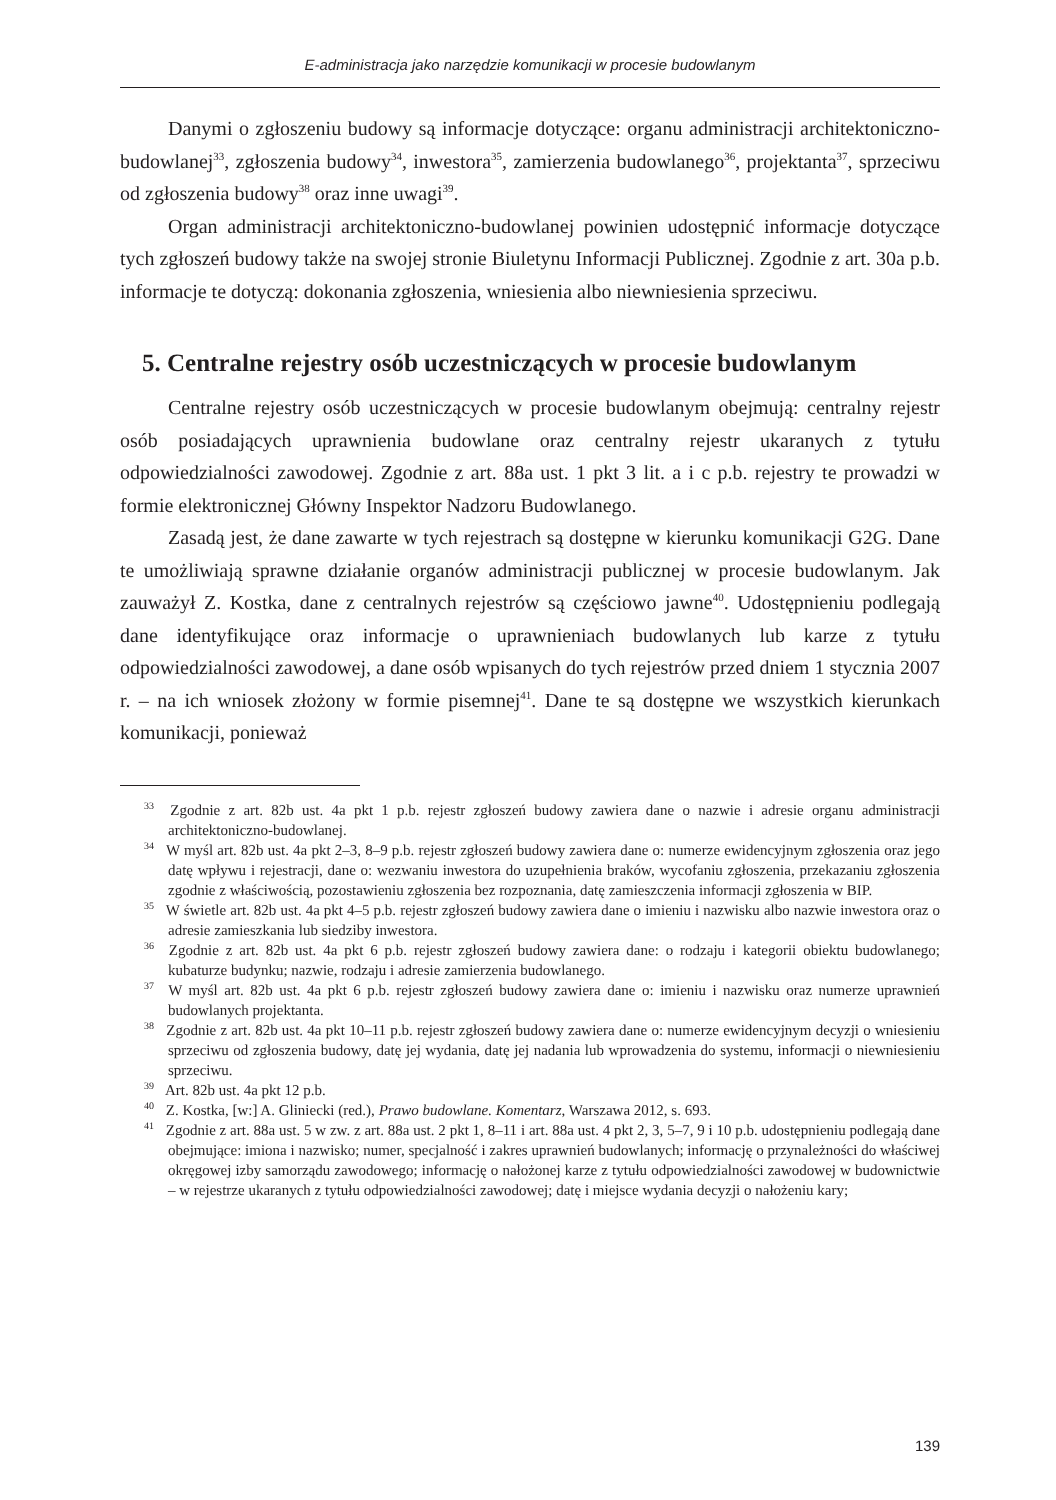E-administracja jako narzędzie komunikacji w procesie budowlanym
Danymi o zgłoszeniu budowy są informacje dotyczące: organu administracji architektoniczno-budowlanej<sup>33</sup>, zgłoszenia budowy<sup>34</sup>, inwestora<sup>35</sup>, zamierzenia budowlanego<sup>36</sup>, projektanta<sup>37</sup>, sprzeciwu od zgłoszenia budowy<sup>38</sup> oraz inne uwagi<sup>39</sup>.
Organ administracji architektoniczno-budowlanej powinien udostępnić informacje dotyczące tych zgłoszeń budowy także na swojej stronie Biuletynu Informacji Publicznej. Zgodnie z art. 30a p.b. informacje te dotyczą: dokonania zgłoszenia, wniesienia albo niewniesienia sprzeciwu.
5. Centralne rejestry osób uczestniczących w procesie budowlanym
Centralne rejestry osób uczestniczących w procesie budowlanym obejmują: centralny rejestr osób posiadających uprawnienia budowlane oraz centralny rejestr ukaranych z tytułu odpowiedzialności zawodowej. Zgodnie z art. 88a ust. 1 pkt 3 lit. a i c p.b. rejestry te prowadzi w formie elektronicznej Główny Inspektor Nadzoru Budowlanego.
Zasadą jest, że dane zawarte w tych rejestrach są dostępne w kierunku komunikacji G2G. Dane te umożliwiają sprawne działanie organów administracji publicznej w procesie budowlanym. Jak zauważył Z. Kostka, dane z centralnych rejestrów są częściowo jawne<sup>40</sup>. Udostępnieniu podlegają dane identyfikujące oraz informacje o uprawnieniach budowlanych lub karze z tytułu odpowiedzialności zawodowej, a dane osób wpisanych do tych rejestrów przed dniem 1 stycznia 2007 r. – na ich wniosek złożony w formie pisemnej<sup>41</sup>. Dane te są dostępne we wszystkich kierunkach komunikacji, ponieważ
<sup>33</sup> Zgodnie z art. 82b ust. 4a pkt 1 p.b. rejestr zgłoszeń budowy zawiera dane o nazwie i adresie organu administracji architektoniczno-budowlanej.
<sup>34</sup> W myśl art. 82b ust. 4a pkt 2–3, 8–9 p.b. rejestr zgłoszeń budowy zawiera dane o: numerze ewidencyjnym zgłoszenia oraz jego datę wpływu i rejestracji, dane o: wezwaniu inwestora do uzupełnienia braków, wycofaniu zgłoszenia, przekazaniu zgłoszenia zgodnie z właściwością, pozostawieniu zgłoszenia bez rozpoznania, datę zamieszczenia informacji zgłoszenia w BIP.
<sup>35</sup> W świetle art. 82b ust. 4a pkt 4–5 p.b. rejestr zgłoszeń budowy zawiera dane o imieniu i nazwisku albo nazwie inwestora oraz o adresie zamieszkania lub siedziby inwestora.
<sup>36</sup> Zgodnie z art. 82b ust. 4a pkt 6 p.b. rejestr zgłoszeń budowy zawiera dane: o rodzaju i kategorii obiektu budowlanego; kubaturze budynku; nazwie, rodzaju i adresie zamierzenia budowlanego.
<sup>37</sup> W myśl art. 82b ust. 4a pkt 6 p.b. rejestr zgłoszeń budowy zawiera dane o: imieniu i nazwisku oraz numerze uprawnień budowlanych projektanta.
<sup>38</sup> Zgodnie z art. 82b ust. 4a pkt 10–11 p.b. rejestr zgłoszeń budowy zawiera dane o: numerze ewidencyjnym decyzji o wniesieniu sprzeciwu od zgłoszenia budowy, datę jej wydania, datę jej nadania lub wprowadzenia do systemu, informacji o niewniesieniu sprzeciwu.
<sup>39</sup> Art. 82b ust. 4a pkt 12 p.b.
<sup>40</sup> Z. Kostka, [w:] A. Gliniecki (red.), Prawo budowlane. Komentarz, Warszawa 2012, s. 693.
<sup>41</sup> Zgodnie z art. 88a ust. 5 w zw. z art. 88a ust. 2 pkt 1, 8–11 i art. 88a ust. 4 pkt 2, 3, 5–7, 9 i 10 p.b. udostępnieniu podlegają dane obejmujące: imiona i nazwisko; numer, specjalność i zakres uprawnień budowlanych; informację o przynależności do właściwej okręgowej izby samorządu zawodowego; informację o nałożonej karze z tytułu odpowiedzialności zawodowej w budownictwie – w rejestrze ukaranych z tytułu odpowiedzialności zawodowej; datę i miejsce wydania decyzji o nałożeniu kary;
139